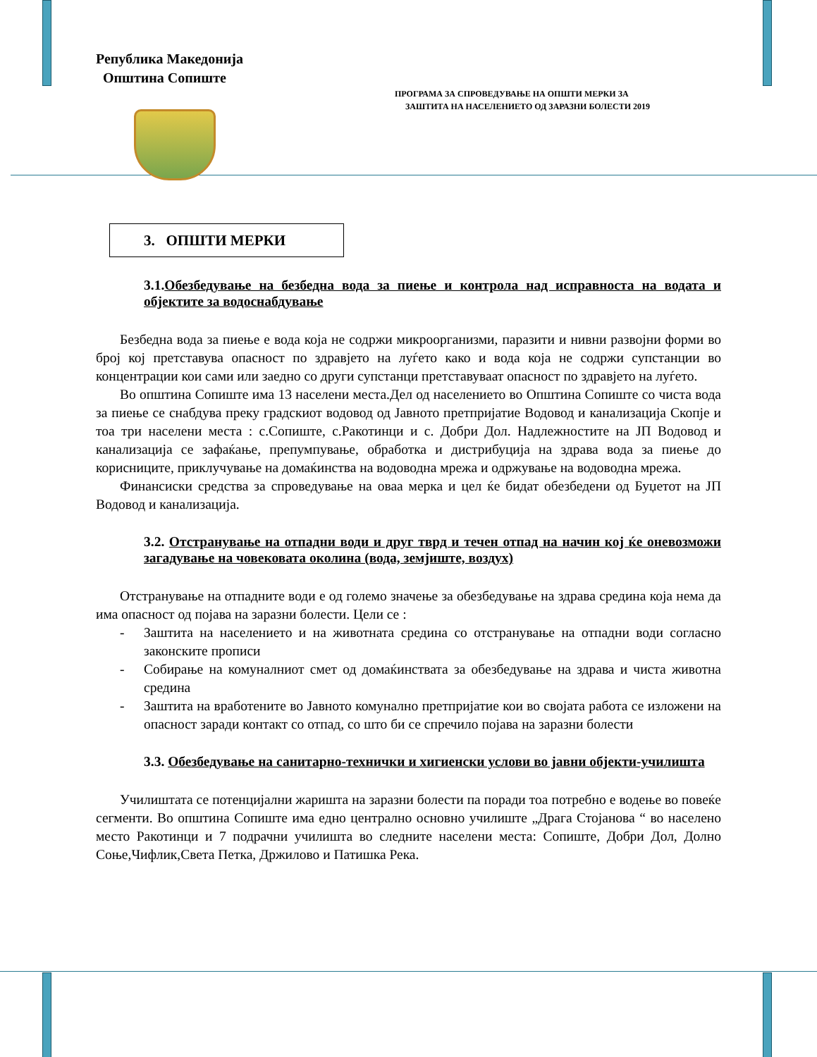Република Македонија
Општина Сопиште
ПРОГРАМА ЗА СПРОВЕДУВАЊЕ НА ОПШТИ МЕРКИ ЗА
ЗАШТИТА НА НАСЕЛЕНИЕТО ОД ЗАРАЗНИ БОЛЕСТИ 2019
3. ОПШТИ МЕРКИ
3.1.Обезбедување на безбедна вода за пиење и контрола над исправноста на водата и објектите за водоснабдување
Безбедна вода за пиење е вода која не содржи микроорганизми, паразити и нивни развојни форми во број кој претставува опасност по здравјето на луѓето како и вода која не содржи супстанции во концентрации кои сами или заедно со други супстанци претставуваат опасност по здравјето на луѓето.
Во општина Сопиште има 13 населени места.Дел од населението во Општина Сопиште со чиста вода за пиење се снабдува преку градскиот водовод од Јавното претпријатие Водовод и канализација Скопје и тоа три населени места : с.Сопиште, с.Ракотинци и с. Добри Дол. Надлежностите на ЈП Водовод и канализација се зафаќање, препумпување, обработка и дистрибуција на здрава вода за пиење до корисниците, приклучување на домаќинства на водоводна мрежа и одржување на водоводна мрежа.
Финансиски средства за спроведување на оваа мерка и цел ќе бидат обезбедени од Буџетот на ЈП Водовод и канализација.
3.2. Отстранување на отпадни води и друг тврд и течен отпад на начин кој ќе оневозможи загадување на човековата околина (вода, земјиште, воздух)
Отстранување на отпадните води е од големо значење за обезбедување на здрава средина која нема да има опасност од појава на заразни болести. Цели се :
- Заштита на населението и на животната средина со отстранување на отпадни води согласно законските прописи
- Собирање на комуналниот смет од домаќинствата за обезбедување на здрава и чиста животна средина
- Заштита на вработените во Јавното комунално претпријатие кои во својата работа се изложени на опасност заради контакт со отпад, со што би се спречило појава на заразни болести
3.3. Обезбедување на санитарно-технички и хигиенски услови во јавни објекти-училишта
Училиштата се потенцијални жаришта на заразни болести па поради тоа потребно е водење во повеќе сегменти. Во општина Сопиште има едно централно основно училиште „Драга Стојанова “ во населено место Ракотинци и 7 подрачни училишта во следните населени места: Сопиште, Добри Дол, Долно Соње,Чифлик,Света Петка, Држилово и Патишка Река.